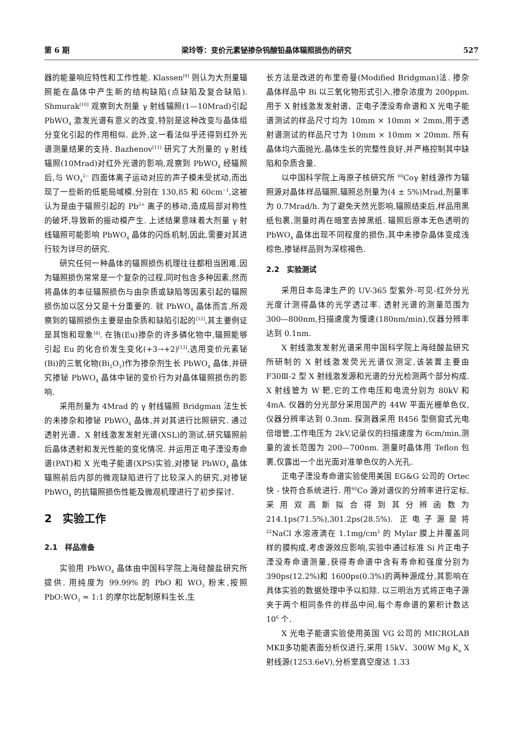第 6 期 梁玲等：变价元素铋掺杂钨酸铅晶体辐照损伤的研究 527
器的能量响应特性和工作性能. Klassen<sup>[9]</sup> 则认为大剂量辐照能在晶体中产生新的结构缺陷(点缺陷及复合缺陷). Shmurak<sup>[10]</sup> 观察到大剂量 γ 射线辐照(1—10Mrad)引起 PbWO<sub>4</sub> 激发光谱有意义的改变,特别是这种改变与晶体组分变化引起的作用相似. 此外,这一看法似乎还得到红外光谱测量结果的支持. Bazhenov<sup>[11]</sup> 研究了大剂量的 γ 射线辐照(10Mrad)对红外光谱的影响,观察到 PbWO<sub>4</sub> 经辐照后,与 WO<sub>4</sub><sup>2−</sup> 四面体离子运动对应的声子模未受扰动,而出现了一些新的低能局域模,分别在 130,85 和 60cm<sup>−1</sup>,这被认为是由于辐照引起的 Pb<sup>2+</sup> 离子的移动,造成局部对称性的破坏,导致新的振动模产生. 上述结果意味着大剂量 γ 射线辐照可能影响 PbWO<sub>4</sub> 晶体的闪烁机制,因此,需要对其进行较为详尽的研究.
研究任何一种晶体的辐照损伤机理往往都相当困难,因为辐照损伤常常是一个复杂的过程,同时包含多种因素,然而将晶体的本征辐照损伤与由杂质或缺陷等因素引起的辐照损伤加以区分又是十分重要的. 就 PbWO<sub>4</sub> 晶体而言,所观察到的辐照损伤主要是由杂质和缺陷引起的<sup>[12]</sup>,其主要例证是其饱和现象<sup>[8]</sup>. 在铕(Eu)掺杂的许多磷化物中,辐照能够引起 Eu 的化合价发生变化(+3→+2)<sup>[13]</sup>,选用变价元素铋(Bi)的三氧化物(Bi<sub>2</sub>O<sub>3</sub>)作为掺杂剂生长 PbWO<sub>4</sub> 晶体,并研究掺铋 PbWO<sub>4</sub> 晶体中铋的变价行为对晶体辐照损伤的影响.
采用剂量为 4Mrad 的 γ 射线辐照 Bridgman 法生长的未掺杂和掺铋 PbWO<sub>4</sub> 晶体,并对其进行比照研究. 通过透射光谱、X 射线激发发射光谱(XSL)的测试,研究辐照前后晶体透射和发光性能的变化情况. 并运用正电子湮没寿命谱(PAT)和 X 光电子能谱(XPS)实验,对掺铋 PbWO<sub>4</sub> 晶体辐照前后内部的微观缺陷进行了比较深入的研究,对掺铋 PbWO<sub>4</sub> 的抗辐照损伤性能及微观机理进行了初步探讨.
2　实验工作
2.1　样品准备
实验用 PbWO<sub>4</sub> 晶体由中国科学院上海硅酸盐研究所提供. 用纯度为 99.99% 的 PbO 和 WO<sub>3</sub> 粉末,按照 PbO:WO<sub>3</sub> = 1:1 的摩尔比配制原料生长,生
长方法是改进的布里奇曼(Modified Bridgman)法. 掺杂晶体样品中 Bi 以三氧化物形式引入,掺杂浓度为 200ppm. 用于 X 射线激发发射谱、正电子湮没寿命谱和 X 光电子能谱测试的样品尺寸均为 10mm × 10mm × 2mm,用于透射谱测试的样品尺寸为 10mm × 10mm × 20mm. 所有晶体均六面抛光,晶体生长的完整性良好,并严格控制其中缺陷和杂质含量.
以中国科学院上海原子核研究所 <sup>60</sup>Coγ 射线源作为辐照源对晶体样品辐照,辐照总剂量为(4 ± 5%)Mrad,剂量率为 0.7Mrad/h. 为了避免天然光影响,辐照结束后,样品用黑纸包裹,测量时再在暗室去掉黑纸. 辐照后原本无色透明的 PbWO<sub>4</sub> 晶体出现不同程度的损伤,其中未掺杂晶体变成浅棕色,掺铋样品则为深棕褐色.
2.2　实验测试
采用日本岛津生产的 UV-365 型紫外-可见-红外分光光度计测得晶体的光学透过率. 透射光谱的测量范围为 300—800nm,扫描速度为慢速(180nm/min),仪器分辨率达到 0.1nm.
X 射线激发发射光谱采用中国科学院上海硅酸盐研究所研制的 X 射线激发荧光光谱仪测定,该装置主要由 F30Ⅲ-2 型 X 射线激发源和光谱的分光检测两个部分构成. X 射线管为 W 靶,它的工作电压和电流分别为 80kV 和 4mA. 仪器的分光部分采用国产的 44W 平面光栅单色仪,仪器分辨率达到 0.3nm. 探测器采用 R456 型侧窗式光电倍增管,工作电压为 2kV,记录仪的扫描速度为 6cm/min,测量的波长范围为 200—700nm. 测量时晶体用 Teflon 包裹,仅露出一个出光面对准单色仪的入光孔.
正电子湮没寿命谱实验使用美国 EG&G 公司的 Ortec 快 - 快符合系统进行. 用<sup>60</sup>Co 源对谱仪的分辨率进行定标,采用双高斯拟合得到其分辨函数为 214.1ps(71.5%),301.2ps(28.5%). 正电子源是将 <sup>22</sup>NaCl 水溶液滴在 1.1mg/cm<sup>2</sup> 的 Mylar 膜上并覆盖同样的膜构成,考虑源效应影响,实验中通过标准 Si 片正电子湮没寿命谱测量,获得寿命谱中含有寿命和强度分别为 390ps(12.2%)和 1600ps(0.3%)的两种源成分,其影响在具体实验的数据处理中予以扣除. 以三明治方式将正电子源夹于两个相同条件的样品中间,每个寿命谱的累积计数达 10<sup>6</sup> 个.
X 光电子能谱实验使用英国 VG 公司的 MICROLAB MKⅡ多功能表面分析仪进行,采用 15kV、300W Mg K<sub>α</sub> X 射线源(1253.6eV),分析室真空度达 1.33